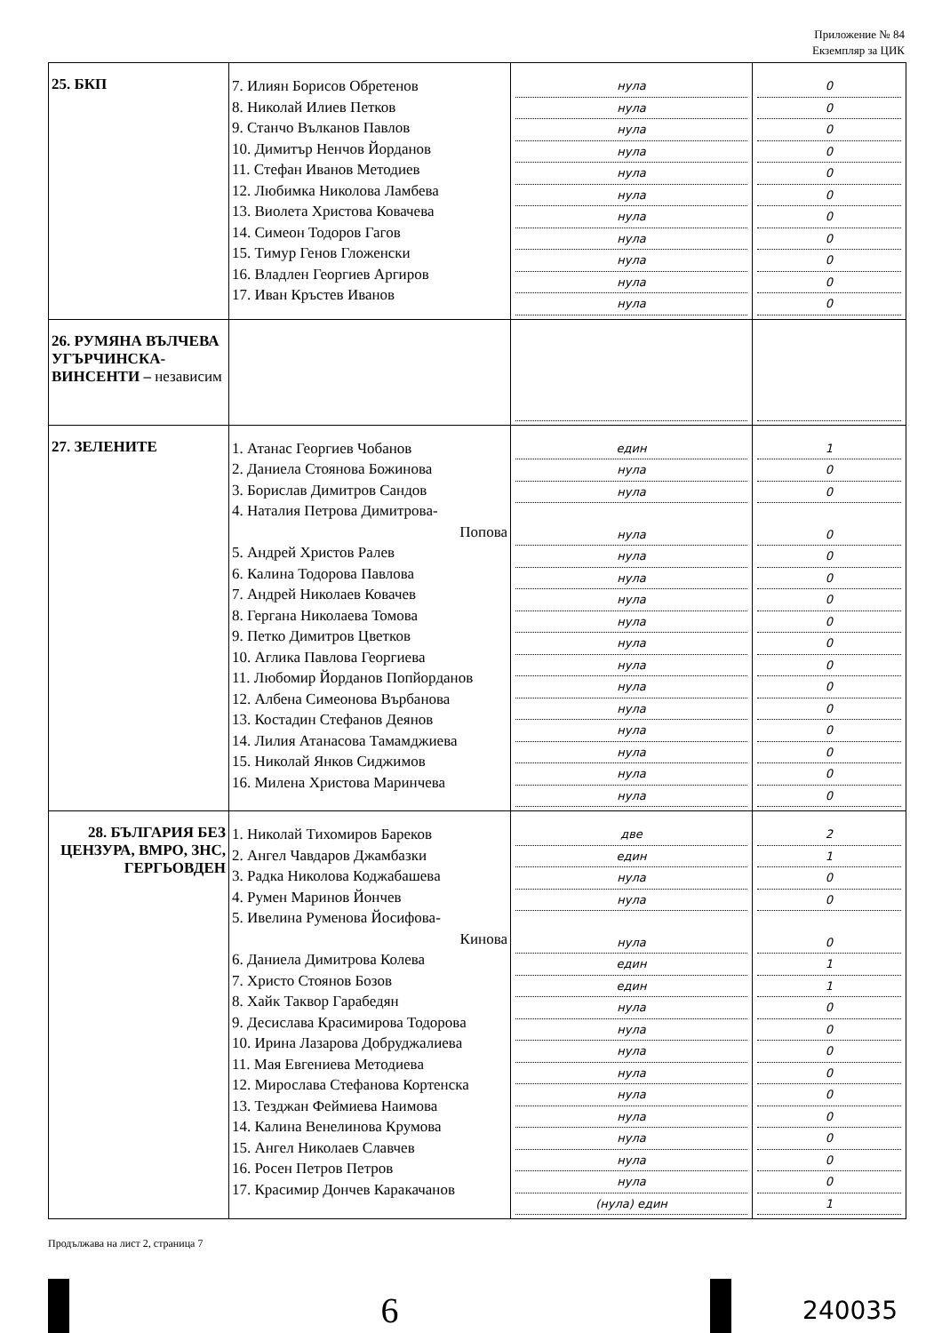Приложение № 84
Екземпляр за ЦИК
| 25. БКП | 7. Илиян Борисов Обретенов 8. Николай Илиев Петков 9. Станчо Вълканов Павлов 10. Димитър Ненчов Йорданов 11. Стефан Иванов Методиев 12. Любимка Николова Ламбева 13. Виолета Христова Ковачева 14. Симеон Тодоров Гагов 15. Тимур Генов Гложенски 16. Владлен Георгиев Аргиров 17. Иван Кръстев Иванов | нула нула нула нула нула нула нула нула нула нула нула | 0 0 0 0 0 0 0 0 0 0 0 |
| 26. РУМЯНА ВЪЛЧЕВА УГЪРЧИНСКА-ВИНСЕНТИ – независим | | | |
| 27. ЗЕЛЕНИТЕ | 1. Атанас Георгиев Чобанов 2. Даниела Стоянова Божинова 3. Борислав Димитров Сандов 4. Наталия Петрова Димитрова- Попова 5. Андрей Христов Ралев 6. Калина Тодорова Павлова 7. Андрей Николаев Ковачев 8. Гергана Николаева Томова 9. Петко Димитров Цветков 10. Аглика Павлова Георгиева 11. Любомир Йорданов Попйорданов 12. Албена Симеонова Върбанова 13. Костадин Стефанов Деянов 14. Лилия Атанасова Тамамджиева 15. Николай Янков Сиджимов 16. Милена Христова Маринчева | един нула нула нула нула нула нула нула нула нула нула нула нула нула нула нула | 1 0 0 0 0 0 0 0 0 0 0 0 0 0 0 0 |
| 28. БЪЛГАРИЯ БЕЗ ЦЕНЗУРА, ВМРО, ЗНС, ГЕРГЬОВДЕН | 1. Николай Тихомиров Бареков 2. Ангел Чавдаров Джамбазки 3. Радка Николова Коджабашева 4. Румен Маринов Йончев 5. Ивелина Руменова Йосифова- Кинова 6. Даниела Димитрова Колева 7. Христо Стоянов Бозов 8. Хайк Таквор Гарабедян 9. Десислава Красимирова Тодорова 10. Ирина Лазарова Добруджалиева 11. Мая Евгениева Методиева 12. Мирослава Стефанова Кортенска 13. Тезджан Феймиева Наимова 14. Калина Венелинова Крумова 15. Ангел Николаев Славчев 16. Росен Петров Петров 17. Красимир Дончев Каракачанов | две един нула нула нула един един нула нула нула нула нула нула нула нула нула (нула) един | 2 1 0 0 0 1 1 0 0 0 0 0 0 0 0 0 1 |
Продължава на лист 2, страница 7
6
240035